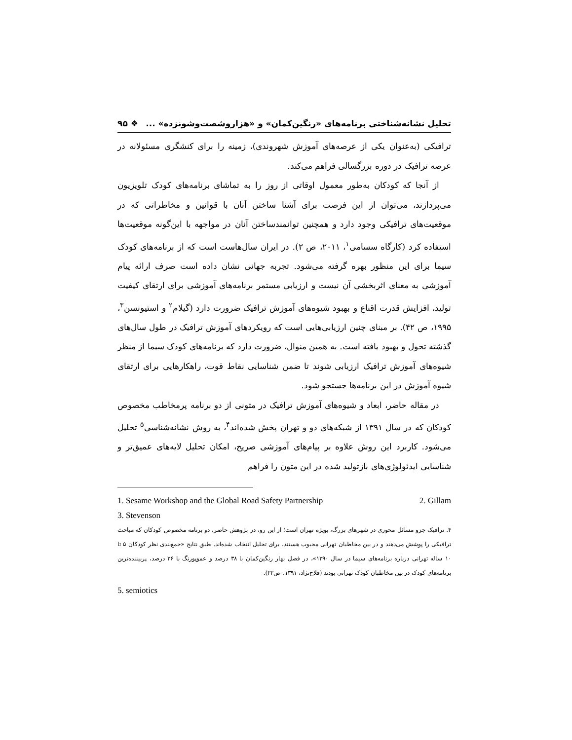تحلیل نشانه‌شناختی برنامه‌های «رنگین‌کمان» و «هزاروشصت‌وشونزده» ... ❖ ۹۵
ترافیکی (به‌عنوان یکی از عرصه‌های آموزش شهروندی)، زمینه را برای کنشگری مسئولانه در عرصه ترافیک در دوره بزرگسالی فراهم می‌کند.
از آنجا که کودکان به‌طور معمول اوقاتی از روز را به تماشای برنامه‌های کودک تلویزیون می‌پردازند، می‌توان از این فرصت برای آشنا ساختن آنان با قوانین و مخاطراتی که در موقعیت‌های ترافیکی وجود دارد و همچنین توانمندساختن آنان در مواجهه با این‌گونه موقعیت‌ها استفاده کرد (کارگاه سسامی<sup>۱</sup>، ۲۰۱۱، ص ۲). در ایران سال‌هاست است که از برنامه‌های کودک سیما برای این منظور بهره گرفته می‌شود. تجربه جهانی نشان داده است صرف ارائه پیام آموزشی به معنای اثربخشی آن نیست و ارزیابی مستمر برنامه‌های آموزشی برای ارتقای کیفیت تولید، افزایش قدرت اقناع و بهبود شیوه‌های آموزش ترافیک ضرورت دارد (گیلام<sup>۲</sup> و استیونسن<sup>۳</sup>، ۱۹۹۵، ص ۴۲). بر مبنای چنین ارزیابی‌هایی است که رویکردهای آموزش ترافیک در طول سال‌های گذشته تحول و بهبود یافته است. به همین منوال، ضرورت دارد که برنامه‌های کودک سیما از منظر شیوه‌های آموزش ترافیک ارزیابی شوند تا ضمن شناسایی نقاط قوت، راهکارهایی برای ارتقای شیوه آموزش در این برنامه‌ها جستجو شود.
در مقاله حاضر، ابعاد و شیوه‌های آموزش ترافیک در متونی از دو برنامه پرمخاطب مخصوص کودکان که در سال ۱۳۹۱ از شبکه‌های دو و تهران پخش شده‌اند<sup>۴</sup>، به روش نشانه‌شناسی<sup>۵</sup> تحلیل می‌شود. کاربرد این روش علاوه بر پیام‌های آموزشی صریح، امکان تحلیل لایه‌های عمیق‌تر و شناسایی ایدئولوژی‌های بازتولید شده در این متون را فراهم
1. Sesame Workshop and the Global Road Safety Partnership 2. Gillam
3. Stevenson
۴. ترافیک جزو مسائل محوری در شهرهای بزرگ، بویژه تهران است؛ از این رو، در پژوهش حاضر، دو برنامه مخصوص کودکان که مباحث ترافیکی را پوشش می‌دهند و در بین مخاطبان تهرانی محبوب هستند، برای تحلیل انتخاب شده‌اند. طبق نتایج «جمع‌بندی نظر کودکان ۵ تا ۱۰ ساله تهرانی درباره برنامه‌های سیما در سال ۱۳۹۰»، در فصل بهار رنگین‌کمان با ۳۸ درصد و عموپورنگ با ۳۶ درصد، پربیننده‌ترین برنامه‌های کودک در بین مخاطبان کودک تهرانی بودند (فلاح‌نژاد، ۱۳۹۱، ص۲۲).
5. semiotics